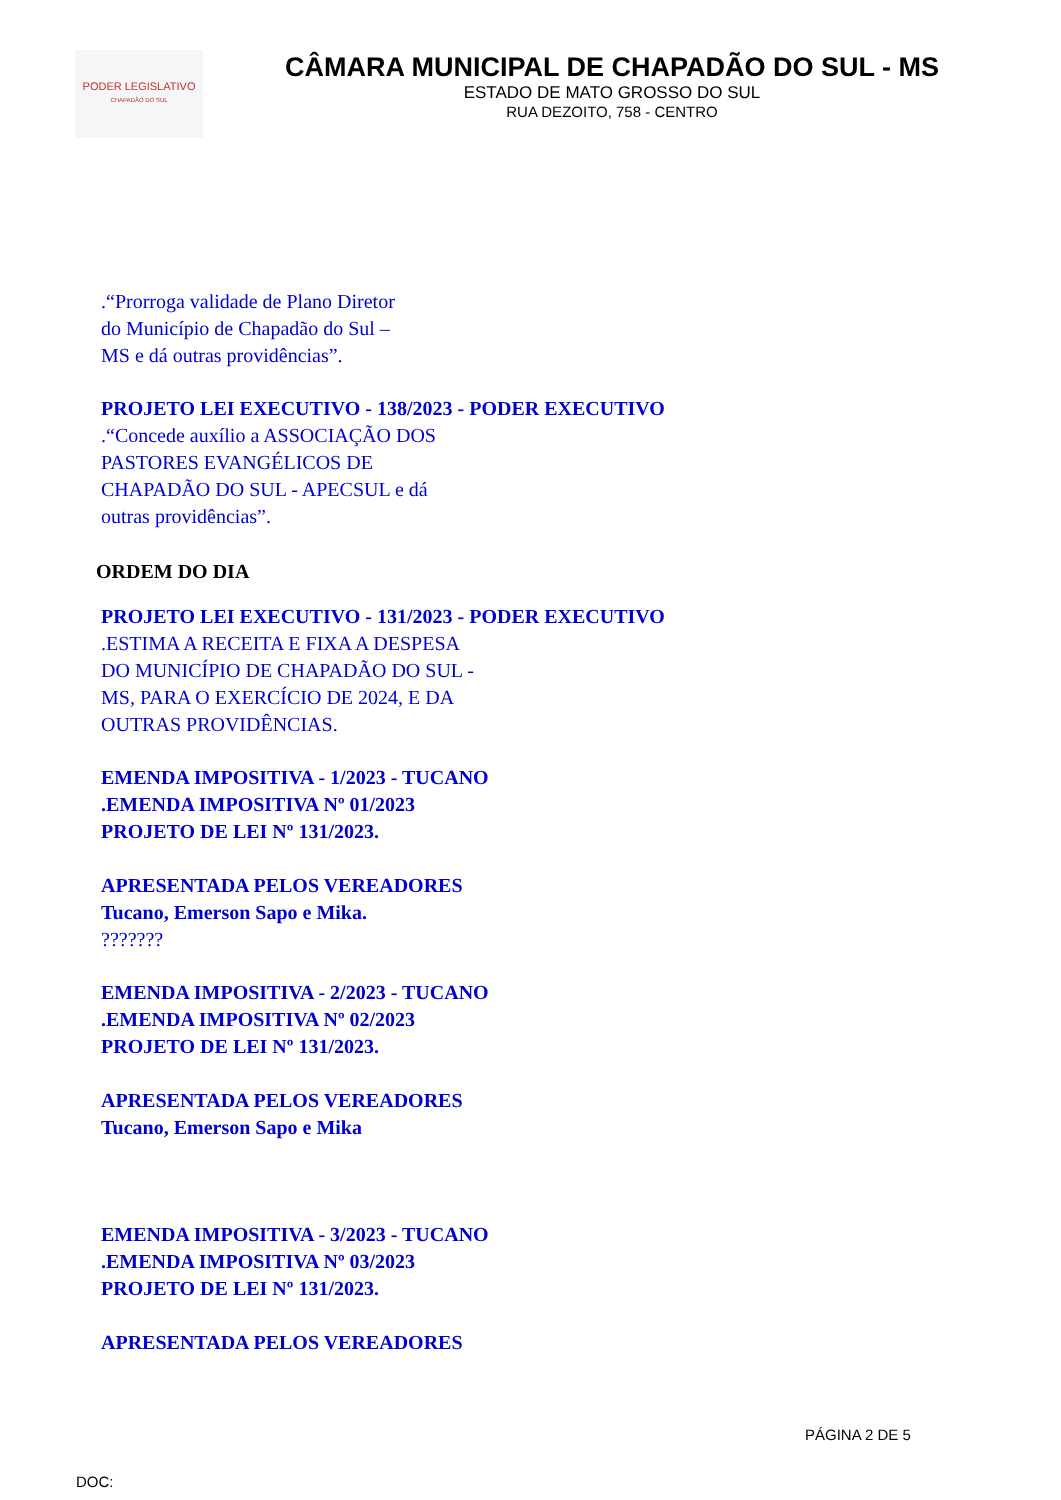PODER LEGISLATIVO
CHAPADÃO DO SUL
CÂMARA MUNICIPAL DE CHAPADÃO DO SUL - MS
ESTADO DE MATO GROSSO DO SUL
RUA DEZOITO, 758 - CENTRO
.“Prorroga validade de Plano Diretor
do Município de Chapadão do Sul –
MS e dá outras providências”.
PROJETO LEI EXECUTIVO - 138/2023 - PODER EXECUTIVO
.“Concede auxílio a ASSOCIAÇÃO DOS
PASTORES EVANGÉLICOS DE
CHAPADÃO DO SUL - APECSUL e dá
outras providências”.
ORDEM DO DIA
PROJETO LEI EXECUTIVO - 131/2023 - PODER EXECUTIVO
.ESTIMA A RECEITA E FIXA A DESPESA
DO MUNICÍPIO DE CHAPADÃO DO SUL -
MS, PARA O EXERCÍCIO DE 2024, E DA
OUTRAS PROVIDÊNCIAS.
EMENDA IMPOSITIVA - 1/2023 - TUCANO
.EMENDA IMPOSITIVA Nº 01/2023
PROJETO DE LEI Nº 131/2023.
APRESENTADA PELOS VEREADORES
Tucano, Emerson Sapo e Mika.
???????
EMENDA IMPOSITIVA - 2/2023 - TUCANO
.EMENDA IMPOSITIVA Nº 02/2023
PROJETO DE LEI Nº 131/2023.
APRESENTADA PELOS VEREADORES
Tucano, Emerson Sapo e Mika
EMENDA IMPOSITIVA - 3/2023 - TUCANO
.EMENDA IMPOSITIVA Nº 03/2023
PROJETO DE LEI Nº 131/2023.
APRESENTADA PELOS VEREADORES
PÁGINA 2 DE 5
DOC: